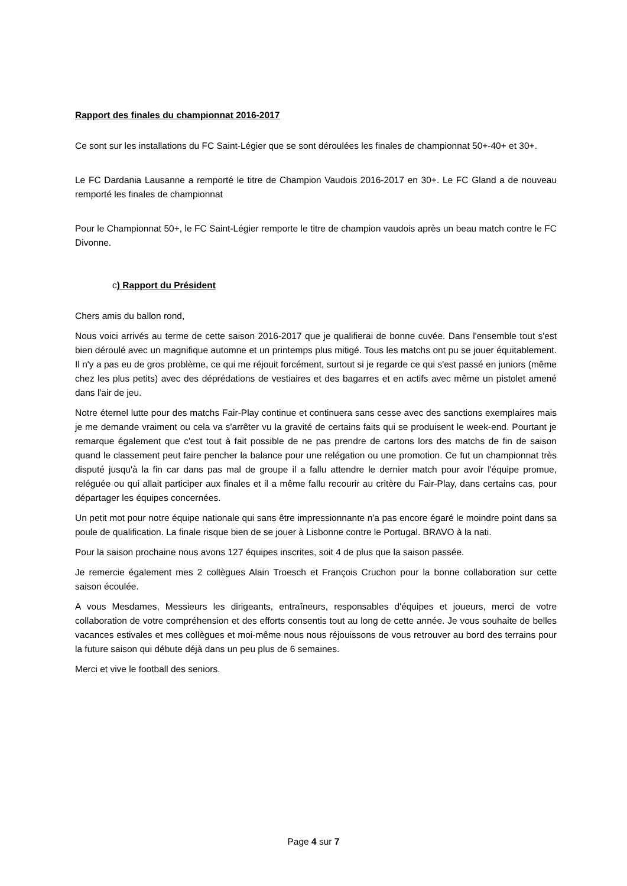Rapport des finales du championnat 2016-2017
Ce sont sur les installations du FC Saint-Légier que se sont déroulées les finales de championnat 50+-40+ et 30+.
Le FC Dardania Lausanne a remporté le titre de Champion Vaudois 2016-2017 en 30+. Le FC Gland a de nouveau remporté les finales de championnat
Pour le Championnat 50+, le FC Saint-Légier remporte le titre de champion vaudois après un beau match contre le FC Divonne.
c) Rapport du Président
Chers amis du ballon rond,
Nous voici arrivés au terme de cette saison 2016-2017 que je qualifierai de bonne cuvée. Dans l'ensemble tout s'est bien déroulé avec un magnifique automne et un printemps plus mitigé. Tous les matchs ont pu se jouer équitablement. Il n'y a pas eu de gros problème, ce qui me réjouit forcément, surtout si je regarde ce qui s'est passé en juniors (même chez les plus petits) avec des déprédations de vestiaires et des bagarres et en actifs avec même un pistolet amené dans l'air de jeu.
Notre éternel lutte pour des matchs Fair-Play continue et continuera sans cesse avec des sanctions exemplaires mais je me demande vraiment ou cela va s'arrêter vu la gravité de certains faits qui se produisent le week-end. Pourtant je remarque également que c'est tout à fait possible de ne pas prendre de cartons lors des matchs de fin de saison quand le classement peut faire pencher la balance pour une relégation ou une promotion. Ce fut un championnat très disputé jusqu'à la fin car dans pas mal de groupe il a fallu attendre le dernier match pour avoir l'équipe promue, reléguée ou qui allait participer aux finales et il a même fallu recourir au critère du Fair-Play, dans certains cas, pour départager les équipes concernées.
Un petit mot pour notre équipe nationale qui sans être impressionnante n'a pas encore égaré le moindre point dans sa poule de qualification. La finale risque bien de se jouer à Lisbonne contre le Portugal. BRAVO à la nati.
Pour la saison prochaine nous avons 127 équipes inscrites, soit 4 de plus que la saison passée.
Je remercie également mes 2 collègues Alain Troesch et François Cruchon pour la bonne collaboration sur cette saison écoulée.
A vous Mesdames, Messieurs les dirigeants, entraîneurs, responsables d'équipes et joueurs, merci de votre collaboration de votre compréhension et des efforts consentis tout au long de cette année. Je vous souhaite de belles vacances estivales et mes collègues et moi-même nous nous réjouissons de vous retrouver au bord des terrains pour la future saison qui débute déjà dans un peu plus de 6 semaines.
Merci et vive le football des seniors.
Page 4 sur 7